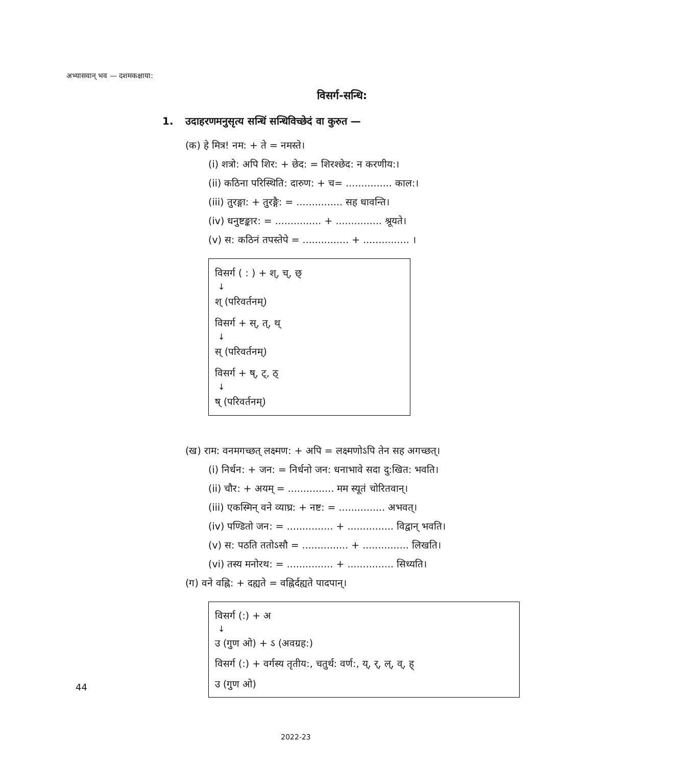अभ्यासवान् भव — दशमकक्षाया:
विसर्ग-सन्धि:
1. उदाहरणमनुसृत्य सन्धिं सन्धिविच्छेदं वा कुरुत —
(क) हे मित्र! नम: + ते = नमस्ते।
(i) शत्रो: अपि शिर: + छेद: = शिरश्छेद: न करणीय:।
(ii) कठिना परिस्थिति: दारुण: + च= ............... काल:।
(iii) तुरङ्गा: + तुरङ्गै: = ............... सह धावन्ति।
(iv) धनुष्टङ्कार: = ............... + ............... श्रूयते।
(v) स: कठिनं तपस्तेपे = ............... + ............... ।
विसर्ग ( : ) + श्, च्, छ्
↓
श् (परिवर्तनम्)
विसर्ग + स्, त्, थ्
↓
स् (परिवर्तनम्)
विसर्ग + ष्, ट्, ठ्
↓
ष् (परिवर्तनम्)
(ख) राम: वनमगच्छत् लक्ष्मण: + अपि = लक्ष्मणोऽपि तेन सह अगच्छत्।
(i) निर्धन: + जन: = निर्धनो जन: धनाभावे सदा दु:खित: भवति।
(ii) चौर: + अयम् = ............... मम स्यूतं चोरितवान्।
(iii) एकस्मिन् वने व्याघ्र: + नष्ट: = ............... अभवत्।
(iv) पण्डितो जन: = ............... + ............... विद्वान् भवति।
(v) स: पठति ततोऽसौ = ............... + ............... लिखति।
(vi) तस्य मनोरथ: = ............... + ............... सिध्यति।
(ग) वने वह्नि: + दह्यते = वह्निर्दह्यते पादपान्।
विसर्ग (:) + अ
↓
उ (गुण ओ) + ऽ (अवग्रह:)
विसर्ग (:) + वर्गस्य तृतीय:, चतुर्थ: वर्ण:, य्, र्, ल्, व्, ह्
उ (गुण ओ)
44
2022-23